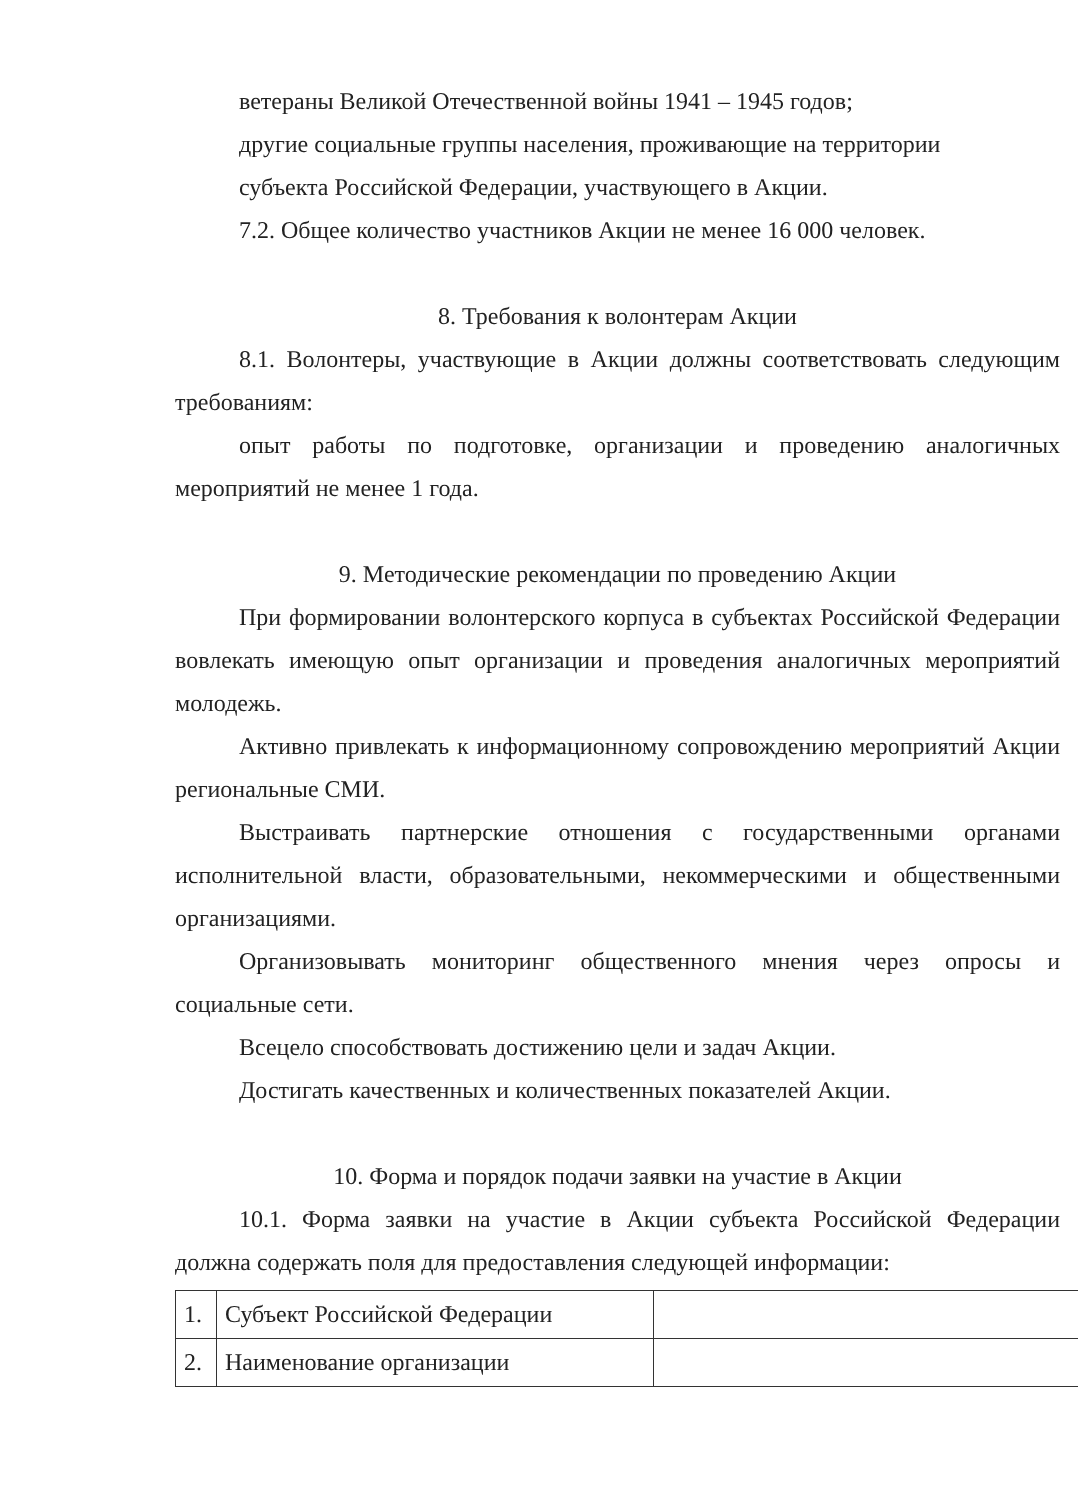ветераны Великой Отечественной войны 1941 – 1945 годов;
другие социальные группы населения, проживающие на территории
субъекта Российской Федерации, участвующего в Акции.
7.2. Общее количество участников Акции не менее 16 000 человек.
8. Требования к волонтерам Акции
8.1. Волонтеры, участвующие в Акции должны соответствовать следующим требованиям:
опыт работы по подготовке, организации и проведению аналогичных мероприятий не менее 1 года.
9. Методические рекомендации по проведению Акции
При формировании волонтерского корпуса в субъектах Российской Федерации вовлекать имеющую опыт организации и проведения аналогичных мероприятий молодежь.
Активно привлекать к информационному сопровождению мероприятий Акции региональные СМИ.
Выстраивать партнерские отношения с государственными органами исполнительной власти, образовательными, некоммерческими и общественными организациями.
Организовывать мониторинг общественного мнения через опросы и социальные сети.
Всецело способствовать достижению цели и задач Акции.
Достигать качественных и количественных показателей Акции.
10. Форма и порядок подачи заявки на участие в Акции
10.1. Форма заявки на участие в Акции субъекта Российской Федерации должна содержать поля для предоставления следующей информации:
| 1. | Субъект Российской Федерации | |
| 2. | Наименование организации | |